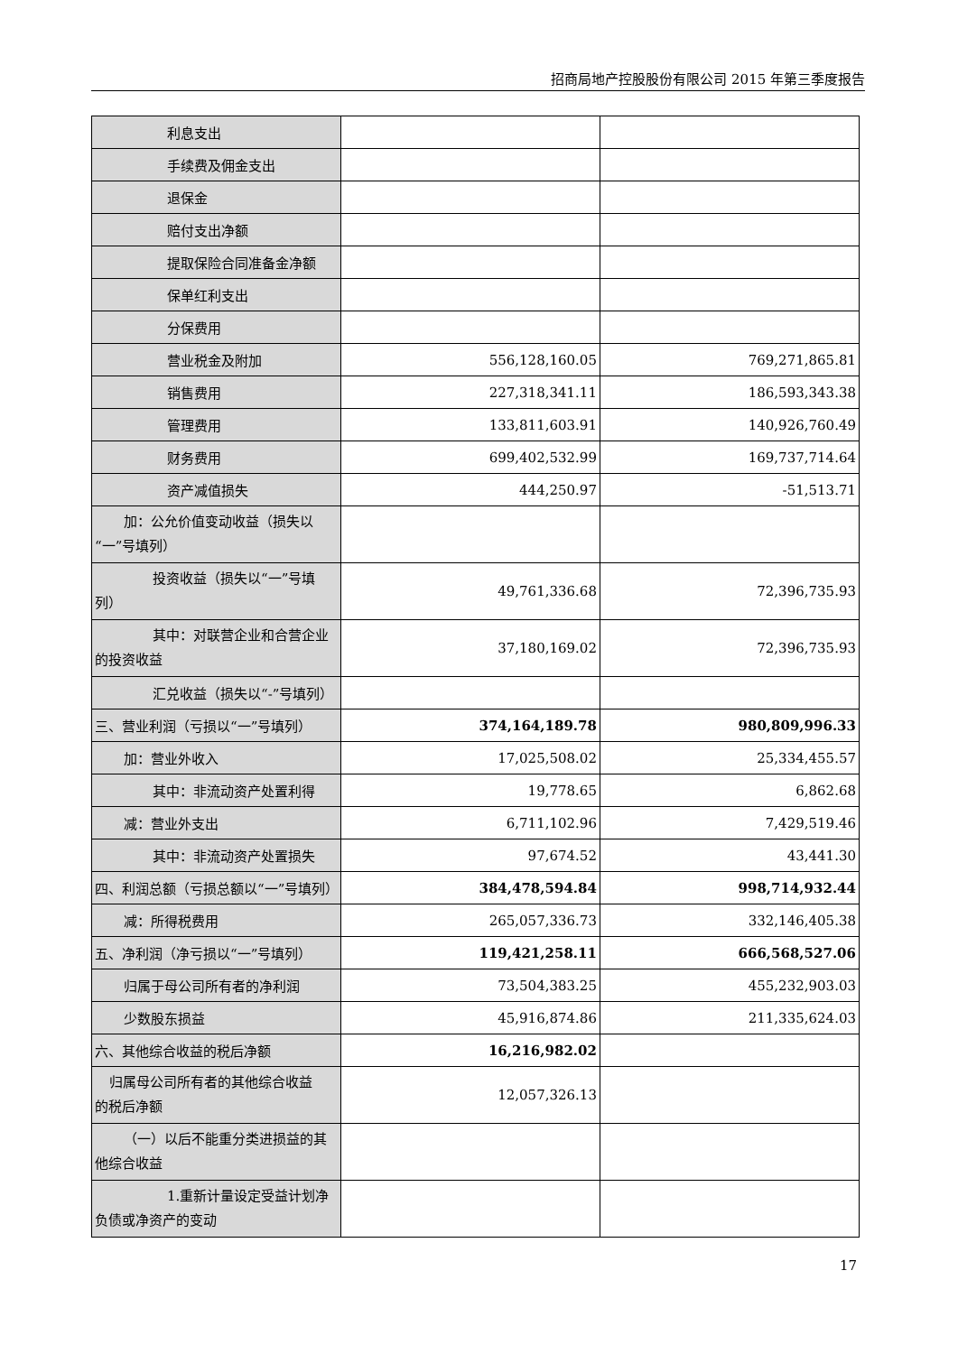招商局地产控股股份有限公司 2015 年第三季度报告
| 利息支出 | | |
| 手续费及佣金支出 | | |
| 退保金 | | |
| 赔付支出净额 | | |
| 提取保险合同准备金净额 | | |
| 保单红利支出 | | |
| 分保费用 | | |
| 营业税金及附加 | 556,128,160.05 | 769,271,865.81 |
| 销售费用 | 227,318,341.11 | 186,593,343.38 |
| 管理费用 | 133,811,603.91 | 140,926,760.49 |
| 财务费用 | 699,402,532.99 | 169,737,714.64 |
| 资产减值损失 | 444,250.97 | -51,513.71 |
| 加：公允价值变动收益（损失以 “一”号填列） | | |
| 投资收益（损失以“一”号填 列） | 49,761,336.68 | 72,396,735.93 |
| 其中：对联营企业和合营企业 的投资收益 | 37,180,169.02 | 72,396,735.93 |
| 汇兑收益（损失以“-”号填列） | | |
| 三、营业利润（亏损以“一”号填列） | 374,164,189.78 | 980,809,996.33 |
| 加：营业外收入 | 17,025,508.02 | 25,334,455.57 |
| 其中：非流动资产处置利得 | 19,778.65 | 6,862.68 |
| 减：营业外支出 | 6,711,102.96 | 7,429,519.46 |
| 其中：非流动资产处置损失 | 97,674.52 | 43,441.30 |
| 四、利润总额（亏损总额以“一”号填列） | 384,478,594.84 | 998,714,932.44 |
| 减：所得税费用 | 265,057,336.73 | 332,146,405.38 |
| 五、净利润（净亏损以“一”号填列） | 119,421,258.11 | 666,568,527.06 |
| 归属于母公司所有者的净利润 | 73,504,383.25 | 455,232,903.03 |
| 少数股东损益 | 45,916,874.86 | 211,335,624.03 |
| 六、其他综合收益的税后净额 | 16,216,982.02 | |
| 归属母公司所有者的其他综合收益 的税后净额 | 12,057,326.13 | |
| （一）以后不能重分类进损益的其 他综合收益 | | |
| 1.重新计量设定受益计划净 负债或净资产的变动 | | |
17